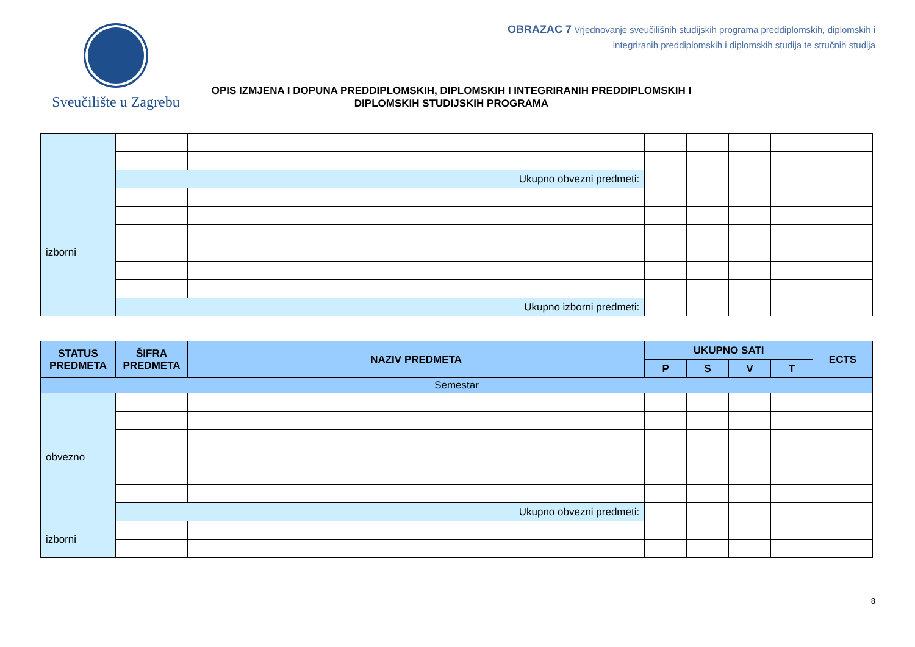Sveučilište u Zagrebu
OBRAZAC 7 Vrjednovanje sveučilišnih studijskih programa preddiplomskih, diplomskih i
integriranih preddiplomskih i diplomskih studija te stručnih studija
OPIS IZMJENA I DOPUNA PREDDIPLOMSKIH, DIPLOMSKIH I INTEGRIRANIH PREDDIPLOMSKIH I DIPLOMSKIH STUDIJSKIH PROGRAMA
| | Ukupno obvezni predmeti: | | | | | | |
| izborni | | | | | | | |
| | Ukupno izborni predmeti: | | | | | | |
| STATUS PREDMETA | ŠIFRA PREDMETA | NAZIV PREDMETA | UKUPNO SATI | | | | ECTS |
| --- | --- | --- | --- | --- | --- | --- | --- |
| | | | P | S | V | T | |
| Semestar | | | | | | | |
| obvezno | | | | | | | |
| | Ukupno obvezni predmeti: | | | | | | |
| izborni | | | | | | | |
8